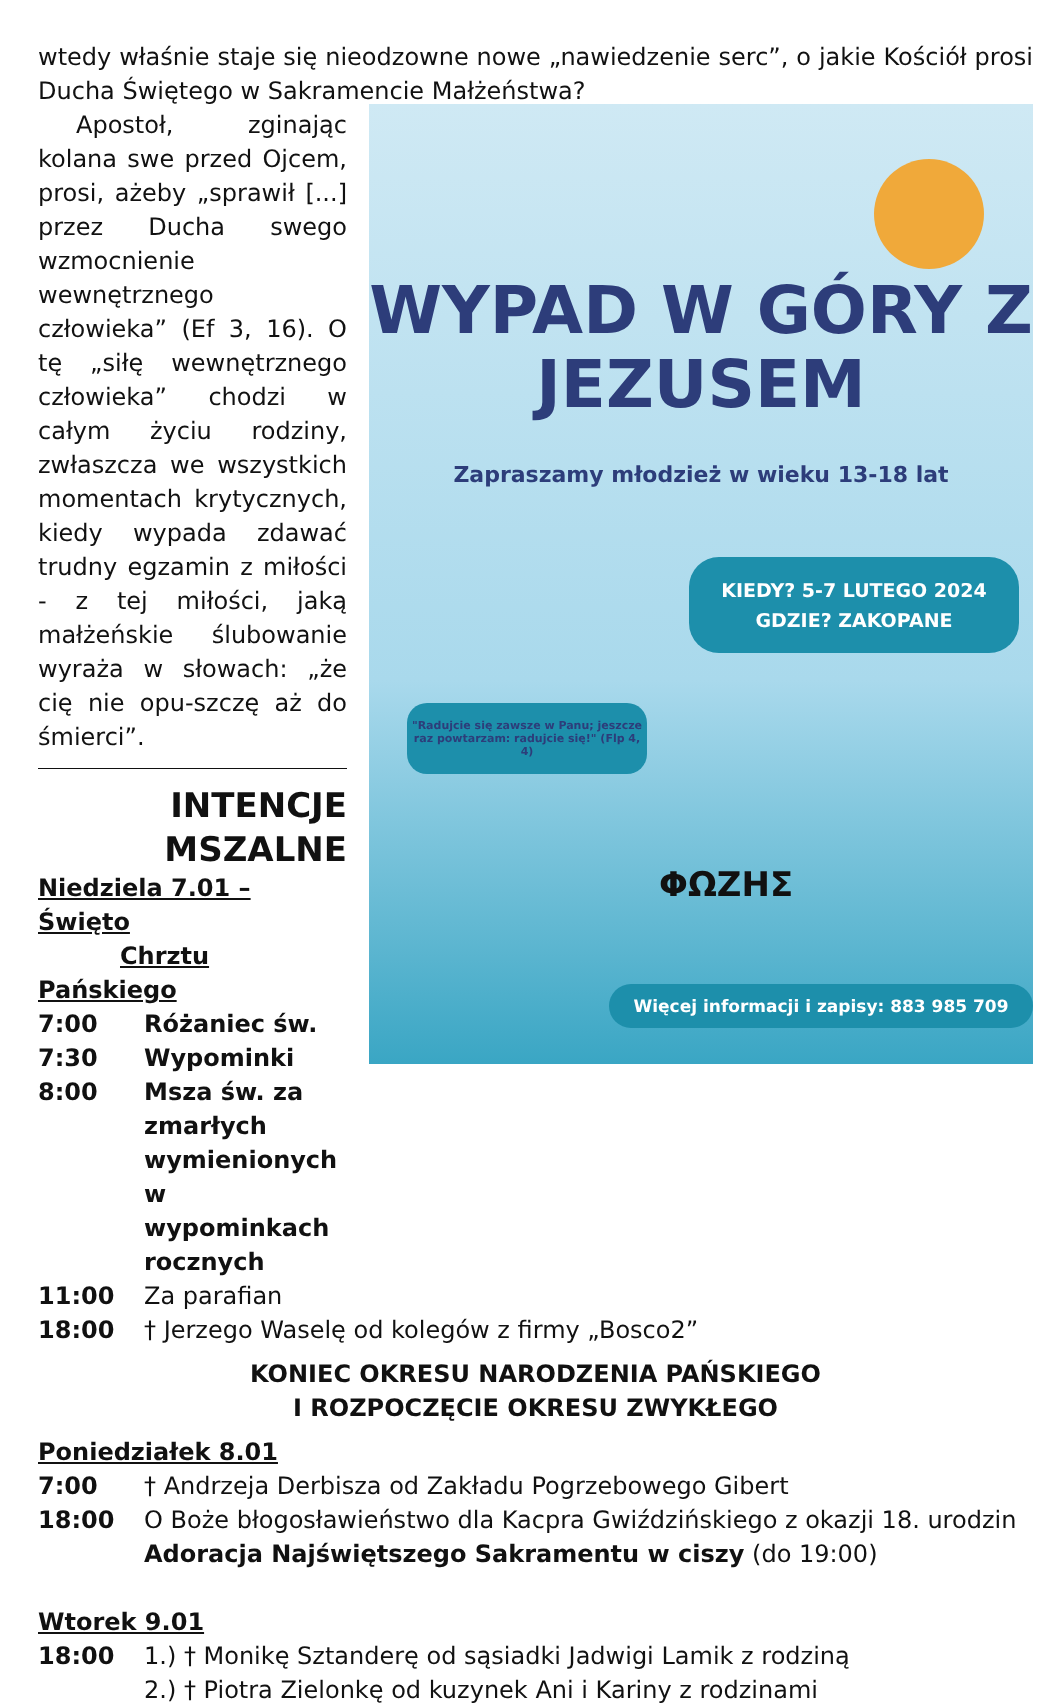wtedy właśnie staje się nieodzowne nowe „nawiedzenie serc”, o jakie Kościół prosi Ducha Świętego w Sakramencie Małżeństwa?
Apostoł, zginając kolana swe przed Ojcem, prosi, ażeby „sprawił [...] przez Ducha swego wzmocnienie wewnętrznego człowieka” (Ef 3, 16). O tę „siłę wewnętrznego człowieka” chodzi w całym życiu rodziny, zwłaszcza we wszystkich momentach krytycznych, kiedy wypada zdawać trudny egzamin z miłości - z tej miłości, jaką małżeńskie ślubowanie wyraża w słowach: „że cię nie opu-szczę aż do śmierci”.
INTENCJE
MSZALNE
Niedziela 7.01 – Święto
Chrztu Pańskiego
7:00 Różaniec św.
7:30 Wypominki
8:00 Msza św. za zmarłych wymienionych w wypominkach rocznych
WYPAD W GÓRY Z
JEZUSEM
Zapraszamy młodzież w wieku 13-18 lat
KIEDY? 5-7 LUTEGO 2024
GDZIE? ZAKOPANE
"Radujcie się zawsze w Panu; jeszcze raz powtarzam: radujcie się!" (Flp 4, 4)
ΦΩΖΗΣ
Więcej informacji i zapisy: 883 985 709
11:00 Za parafian
18:00 † Jerzego Waselę od kolegów z firmy „Bosco2”
KONIEC OKRESU NARODZENIA PAŃSKIEGO
I ROZPOCZĘCIE OKRESU ZWYKŁEGO
Poniedziałek 8.01
7:00 † Andrzeja Derbisza od Zakładu Pogrzebowego Gibert
18:00 O Boże błogosławieństwo dla Kacpra Gwiździńskiego z okazji 18. urodzin
Adoracja Najświętszego Sakramentu w ciszy (do 19:00)
Wtorek 9.01
18:00 1.) † Monikę Sztanderę od sąsiadki Jadwigi Lamik z rodziną
2.) † Piotra Zielonkę od kuzynek Ani i Kariny z rodzinami